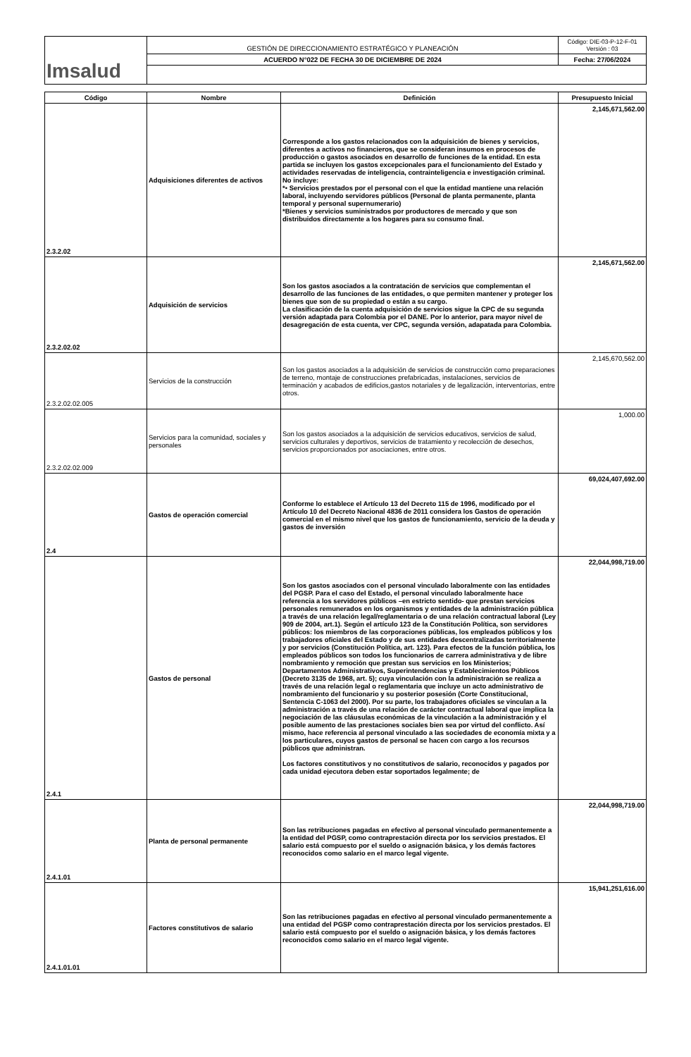| Imsalud | GESTIÓN DE DIRECCIONAMIENTO ESTRATÉGICO Y PLANEACIÓN | Código: DIE-03-P-12-F-01 Versión : 03 |
| | ACUERDO N°022 DE FECHA 30 DE DICIEMBRE DE 2024 | Fecha: 27/06/2024 |
| Código | Nombre | Definición | Presupuesto Inicial |
| --- | --- | --- | --- |
| 2.3.2.02 | Adquisiciones diferentes de activos | Corresponde a los gastos relacionados con la adquisición de bienes y servicios, diferentes a activos no financieros, que se consideran insumos en procesos de producción o gastos asociados en desarrollo de funciones de la entidad. En esta partida se incluyen los gastos excepcionales para el funcionamiento del Estado y actividades reservadas de inteligencia, contrainteligencia e investigación criminal. No incluye: *• Servicios prestados por el personal con el que la entidad mantiene una relación laboral, incluyendo servidores públicos (Personal de planta permanente, planta temporal y personal supernumerario) *Bienes y servicios suministrados por productores de mercado y que son distribuidos directamente a los hogares para su consumo final. | 2,145,671,562.00 |
| 2.3.2.02.02 | Adquisición de servicios | Son los gastos asociados a la contratación de servicios que complementan el desarrollo de las funciones de las entidades, o que permiten mantener y proteger los bienes que son de su propiedad o están a su cargo. La clasificación de la cuenta adquisición de servicios sigue la CPC de su segunda versión adaptada para Colombia por el DANE. Por lo anterior, para mayor nivel de desagregación de esta cuenta, ver CPC, segunda versión, adapatada para Colombia. | 2,145,671,562.00 |
| 2.3.2.02.02.005 | Servicios de la construcción | Son los gastos asociados a la adquisición de servicios de construcción como preparaciones de terreno, montaje de construcciones prefabricadas, instalaciones, servicios de terminación y acabados de edificios,gastos notariales y de legalización, interventorias, entre otros. | 2,145,670,562.00 |
| 2.3.2.02.02.009 | Servicios para la comunidad, sociales y personales | Son los gastos asociados a la adquisición de servicios educativos, servicios de salud, servicios culturales y deportivos, servicios de tratamiento y recolección de desechos, servicios proporcionados por asociaciones, entre otros. | 1,000.00 |
| 2.4 | Gastos de operación comercial | Conforme lo establece el Artículo 13 del Decreto 115 de 1996, modificado por el Artículo 10 del Decreto Nacional 4836 de 2011 considera los Gastos de operación comercial en el mismo nivel que los gastos de funcionamiento, servicio de la deuda y gastos de inversión | 69,024,407,692.00 |
| 2.4.1 | Gastos de personal | Son los gastos asociados con el personal vinculado laboralmente con las entidades del PGSP. Para el caso del Estado, el personal vinculado laboralmente hace referencia a los servidores públicos –en estricto sentido- que prestan servicios personales remunerados en los organismos y entidades de la administración pública a través de una relación legal/reglamentaria o de una relación contractual laboral (Ley 909 de 2004, art.1). Según el artículo 123 de la Constitución Política, son servidores públicos: los miembros de las corporaciones públicas, los empleados públicos y los trabajadores oficiales del Estado y de sus entidades descentralizadas territorialmente y por servicios (Constitución Política, art. 123). Para efectos de la función pública, los empleados públicos son todos los funcionarios de carrera administrativa y de libre nombramiento y remoción que prestan sus servicios en los Ministerios; Departamentos Administrativos, Superintendencias y Establecimientos Públicos (Decreto 3135 de 1968, art. 5); cuya vinculación con la administración se realiza a través de una relación legal o reglamentaria que incluye un acto administrativo de nombramiento del funcionario y su posterior posesión (Corte Constitucional, Sentencia C-1063 del 2000). Por su parte, los trabajadores oficiales se vinculan a la administración a través de una relación de carácter contractual laboral que implica la negociación de las cláusulas económicas de la vinculación a la administración y el posible aumento de las prestaciones sociales bien sea por virtud del conflicto. Así mismo, hace referencia al personal vinculado a las sociedades de economía mixta y a los particulares, cuyos gastos de personal se hacen con cargo a los recursos públicos que administran. Los factores constitutivos y no constitutivos de salario, reconocidos y pagados por cada unidad ejecutora deben estar soportados legalmente; de | 22,044,998,719.00 |
| 2.4.1.01 | Planta de personal permanente | Son las retribuciones pagadas en efectivo al personal vinculado permanentemente a la entidad del PGSP, como contraprestación directa por los servicios prestados. El salario está compuesto por el sueldo o asignación básica, y los demás factores reconocidos como salario en el marco legal vigente. | 22,044,998,719.00 |
| 2.4.1.01.01 | Factores constitutivos de salario | Son las retribuciones pagadas en efectivo al personal vinculado permanentemente a una entidad del PGSP como contraprestación directa por los servicios prestados. El salario está compuesto por el sueldo o asignación básica, y los demás factores reconocidos como salario en el marco legal vigente. | 15,941,251,616.00 |